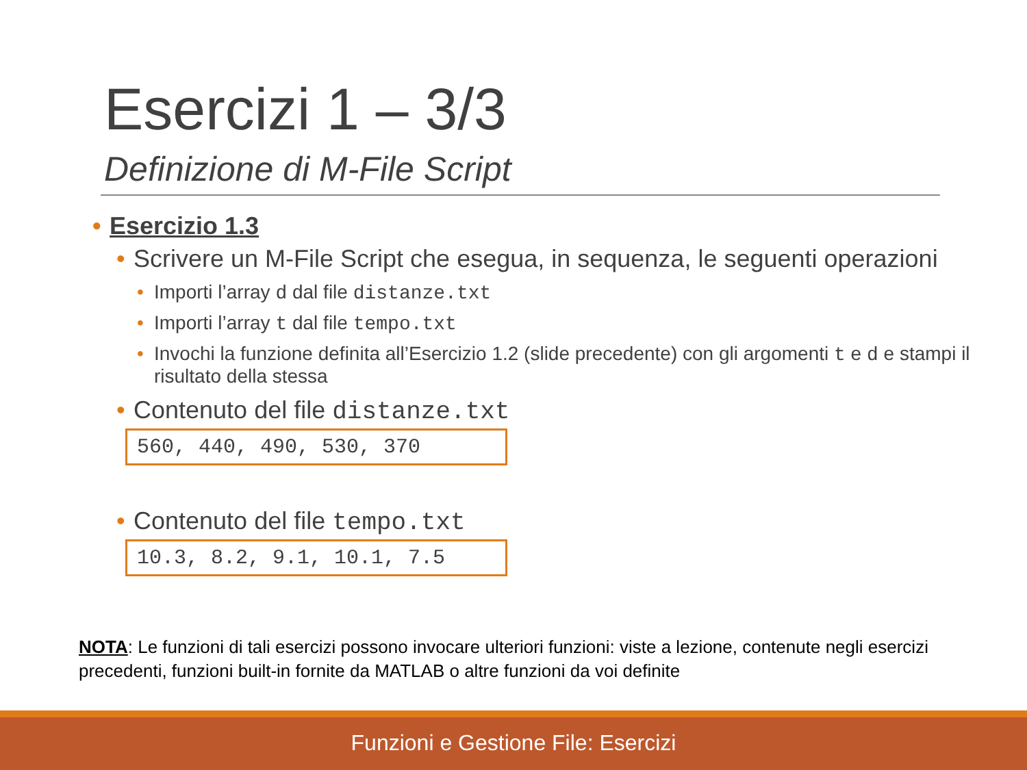Esercizi 1 – 3/3
Definizione di M-File Script
• Esercizio 1.3
• Scrivere un M-File Script che esegua, in sequenza, le seguenti operazioni
• Importi l’array d dal file distanze.txt
• Importi l’array t dal file tempo.txt
• Invochi la funzione definita all’Esercizio 1.2 (slide precedente) con gli argomenti t e d e stampi il risultato della stessa
• Contenuto del file distanze.txt
560, 440, 490, 530, 370
• Contenuto del file tempo.txt
10.3, 8.2, 9.1, 10.1, 7.5
NOTA: Le funzioni di tali esercizi possono invocare ulteriori funzioni: viste a lezione, contenute negli esercizi precedenti, funzioni built-in fornite da MATLAB o altre funzioni da voi definite
Funzioni e Gestione File: Esercizi